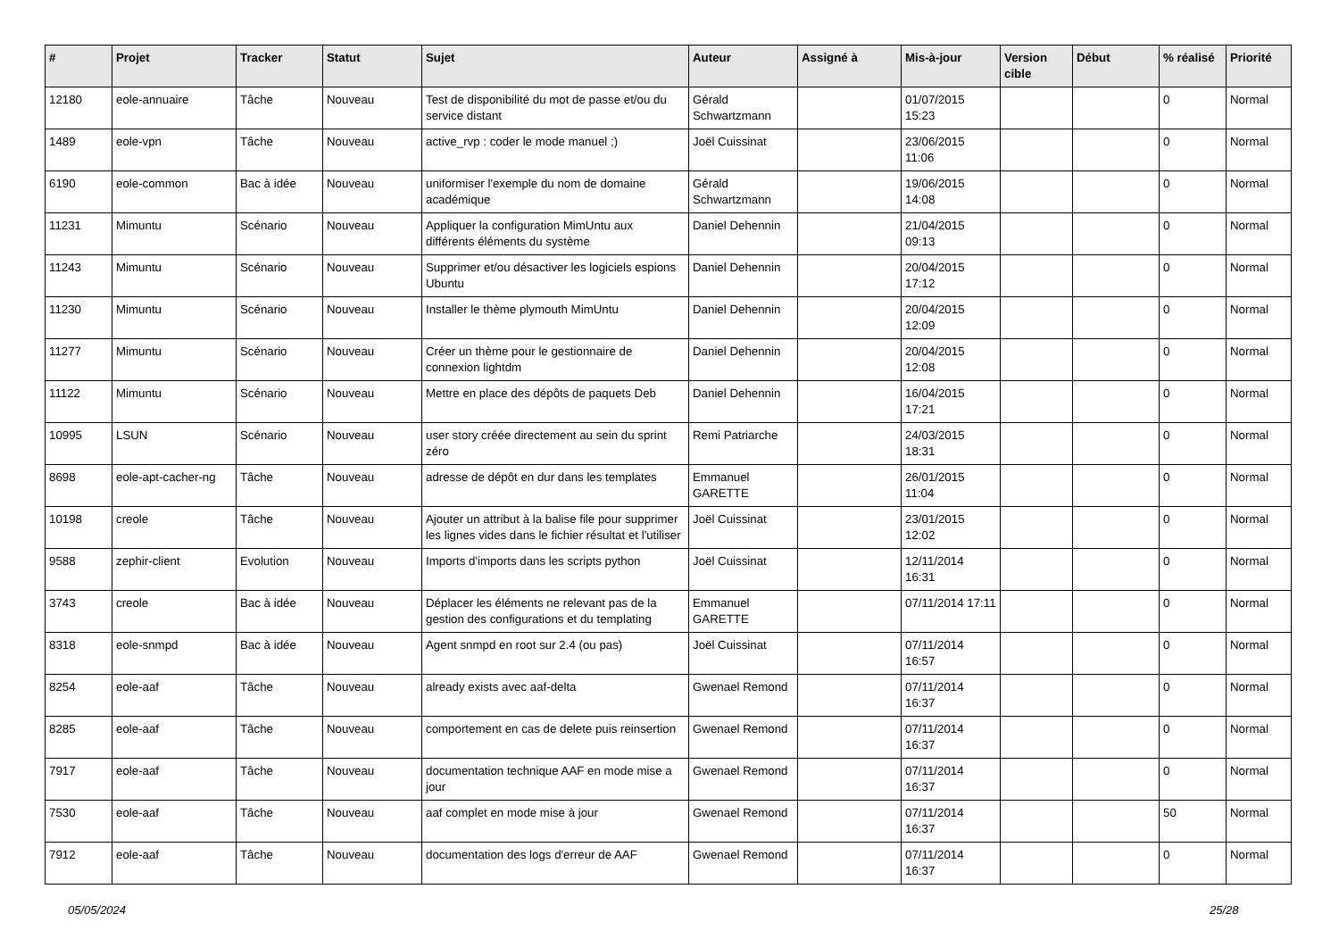| # | Projet | Tracker | Statut | Sujet | Auteur | Assigné à | Mis-à-jour | Version cible | Début | % réalisé | Priorité |
| --- | --- | --- | --- | --- | --- | --- | --- | --- | --- | --- | --- |
| 12180 | eole-annuaire | Tâche | Nouveau | Test de disponibilité du mot de passe et/ou du service distant | Gérald Schwartzmann | | 01/07/2015 15:23 | | | 0 | Normal |
| 1489 | eole-vpn | Tâche | Nouveau | active_rvp : coder le mode manuel ;) | Joël Cuissinat | | 23/06/2015 11:06 | | | 0 | Normal |
| 6190 | eole-common | Bac à idée | Nouveau | uniformiser l'exemple du nom de domaine académique | Gérald Schwartzmann | | 19/06/2015 14:08 | | | 0 | Normal |
| 11231 | Mimuntu | Scénario | Nouveau | Appliquer la configuration MimUntu aux différents éléments du système | Daniel Dehennin | | 21/04/2015 09:13 | | | 0 | Normal |
| 11243 | Mimuntu | Scénario | Nouveau | Supprimer et/ou désactiver les logiciels espions Ubuntu | Daniel Dehennin | | 20/04/2015 17:12 | | | 0 | Normal |
| 11230 | Mimuntu | Scénario | Nouveau | Installer le thème plymouth MimUntu | Daniel Dehennin | | 20/04/2015 12:09 | | | 0 | Normal |
| 11277 | Mimuntu | Scénario | Nouveau | Créer un thème pour le gestionnaire de connexion lightdm | Daniel Dehennin | | 20/04/2015 12:08 | | | 0 | Normal |
| 11122 | Mimuntu | Scénario | Nouveau | Mettre en place des dépôts de paquets Deb | Daniel Dehennin | | 16/04/2015 17:21 | | | 0 | Normal |
| 10995 | LSUN | Scénario | Nouveau | user story créée directement au sein du sprint zéro | Remi Patriarche | | 24/03/2015 18:31 | | | 0 | Normal |
| 8698 | eole-apt-cacher-ng | Tâche | Nouveau | adresse de dépôt en dur dans les templates | Emmanuel GARETTE | | 26/01/2015 11:04 | | | 0 | Normal |
| 10198 | creole | Tâche | Nouveau | Ajouter un attribut à la balise file pour supprimer les lignes vides dans le fichier résultat et l'utiliser | Joël Cuissinat | | 23/01/2015 12:02 | | | 0 | Normal |
| 9588 | zephir-client | Evolution | Nouveau | Imports d'imports dans les scripts python | Joël Cuissinat | | 12/11/2014 16:31 | | | 0 | Normal |
| 3743 | creole | Bac à idée | Nouveau | Déplacer les éléments ne relevant pas de la gestion des configurations et du templating | Emmanuel GARETTE | | 07/11/2014 17:11 | | | 0 | Normal |
| 8318 | eole-snmpd | Bac à idée | Nouveau | Agent snmpd en root sur 2.4 (ou pas) | Joël Cuissinat | | 07/11/2014 16:57 | | | 0 | Normal |
| 8254 | eole-aaf | Tâche | Nouveau | already exists avec aaf-delta | Gwenael Remond | | 07/11/2014 16:37 | | | 0 | Normal |
| 8285 | eole-aaf | Tâche | Nouveau | comportement en cas de delete puis reinsertion | Gwenael Remond | | 07/11/2014 16:37 | | | 0 | Normal |
| 7917 | eole-aaf | Tâche | Nouveau | documentation technique AAF en mode mise a jour | Gwenael Remond | | 07/11/2014 16:37 | | | 0 | Normal |
| 7530 | eole-aaf | Tâche | Nouveau | aaf complet en mode mise à jour | Gwenael Remond | | 07/11/2014 16:37 | | | 50 | Normal |
| 7912 | eole-aaf | Tâche | Nouveau | documentation des logs d'erreur de AAF | Gwenael Remond | | 07/11/2014 16:37 | | | 0 | Normal |
05/05/2024 25/28